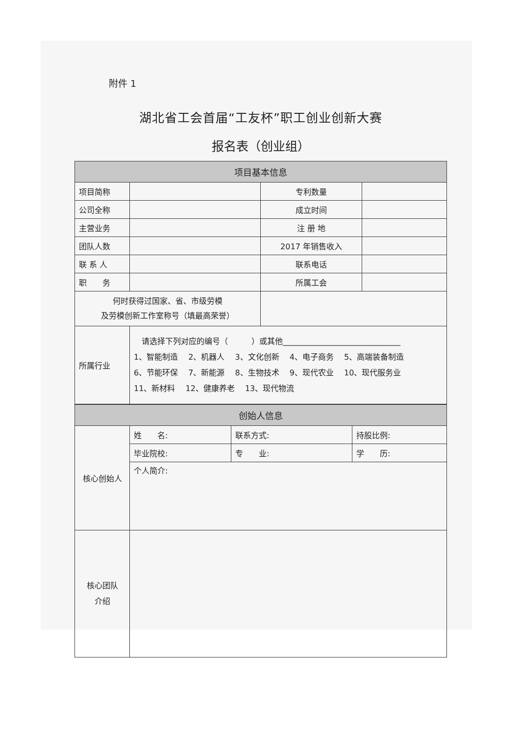附件 1
湖北省工会首届“工友杯”职工创业创新大赛
报名表（创业组）
| 项目基本信息 | | | |
| 项目简称 | | 专利数量 | |
| 公司全称 | | 成立时间 | |
| 主营业务 | | 注 册 地 | |
| 团队人数 | | 2017 年销售收入 | |
| 联 系 人 | | 联系电话 | |
| 职 务 | | 所属工会 | |
| 何时获得过国家、省、市级劳模 及劳模创新工作室称号（填最高荣誉） | | | |
| 所属行业 | 请选择下列对应的编号（ ）或其他______________________________ 1、智能制造 2、机器人 3、文化创新 4、电子商务 5、高端装备制造 6、节能环保 7、新能源 8、生物技术 9、现代农业 10、现代服务业 11、新材料 12、健康养老 13、现代物流 | | |
| 创始人信息 | | | |
| 核心创始人 | 姓 名: | 联系方式: | 持股比例: |
| | 毕业院校: | 专 业: | 学 历: |
| | 个人简介: | | |
| 核心团队 介绍 | | | |